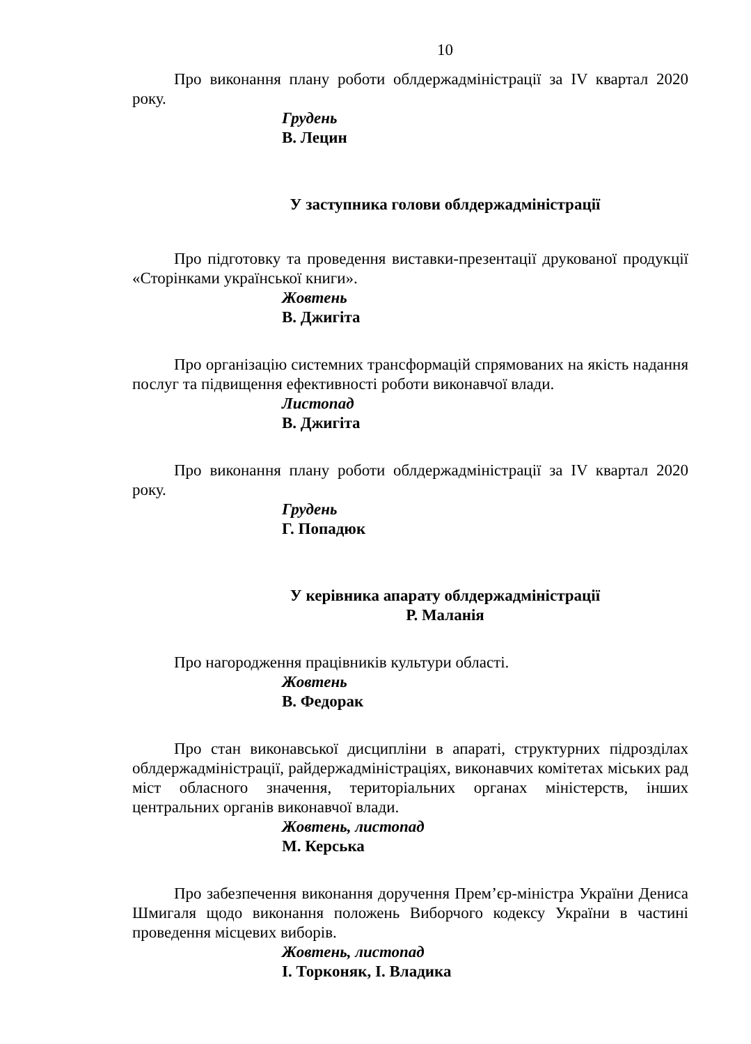10
Про виконання плану роботи облдержадміністрації за IV квартал 2020 року.
Грудень
В. Лецин
У заступника голови облдержадміністрації
Про підготовку та проведення виставки-презентації друкованої продукції «Сторінками української книги».
Жовтень
В. Джигіта
Про організацію системних трансформацій спрямованих на якість надання послуг та підвищення ефективності роботи виконавчої влади.
Листопад
В. Джигіта
Про виконання плану роботи облдержадміністрації за IV квартал 2020 року.
Грудень
Г. Попадюк
У керівника апарату облдержадміністрації
Р. Маланія
Про нагородження працівників культури області.
Жовтень
В. Федорак
Про стан виконавської дисципліни в апараті, структурних підрозділах облдержадміністрації, райдержадміністраціях, виконавчих комітетах міських рад міст обласного значення, територіальних органах міністерств, інших центральних органів виконавчої влади.
Жовтень, листопад
М. Керська
Про забезпечення виконання доручення Прем’єр-міністра України Дениса Шмигаля щодо виконання положень Виборчого кодексу України в частині проведення місцевих виборів.
Жовтень, листопад
І. Торконяк, І. Владика